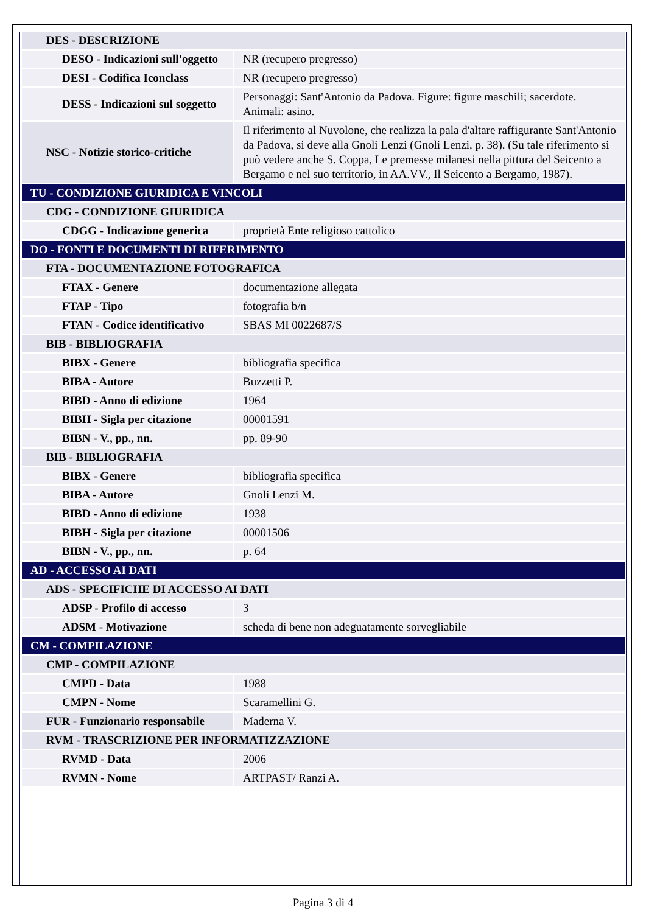| DES - DESCRIZIONE | |
| DESO - Indicazioni sull'oggetto | NR (recupero pregresso) |
| DESI - Codifica Iconclass | NR (recupero pregresso) |
| DESS - Indicazioni sul soggetto | Personaggi: Sant'Antonio da Padova. Figure: figure maschili; sacerdote. Animali: asino. |
| NSC - Notizie storico-critiche | Il riferimento al Nuvolone, che realizza la pala d'altare raffigurante Sant'Antonio da Padova, si deve alla Gnoli Lenzi (Gnoli Lenzi, p. 38). (Su tale riferimento si può vedere anche S. Coppa, Le premesse milanesi nella pittura del Seicento a Bergamo e nel suo territorio, in AA.VV., Il Seicento a Bergamo, 1987). |
| TU - CONDIZIONE GIURIDICA E VINCOLI | |
| CDG - CONDIZIONE GIURIDICA | |
| CDGG - Indicazione generica | proprietà Ente religioso cattolico |
| DO - FONTI E DOCUMENTI DI RIFERIMENTO | |
| FTA - DOCUMENTAZIONE FOTOGRAFICA | |
| FTAX - Genere | documentazione allegata |
| FTAP - Tipo | fotografia b/n |
| FTAN - Codice identificativo | SBAS MI 0022687/S |
| BIB - BIBLIOGRAFIA | |
| BIBX - Genere | bibliografia specifica |
| BIBA - Autore | Buzzetti P. |
| BIBD - Anno di edizione | 1964 |
| BIBH - Sigla per citazione | 00001591 |
| BIBN - V., pp., nn. | pp. 89-90 |
| BIB - BIBLIOGRAFIA | |
| BIBX - Genere | bibliografia specifica |
| BIBA - Autore | Gnoli Lenzi M. |
| BIBD - Anno di edizione | 1938 |
| BIBH - Sigla per citazione | 00001506 |
| BIBN - V., pp., nn. | p. 64 |
| AD - ACCESSO AI DATI | |
| ADS - SPECIFICHE DI ACCESSO AI DATI | |
| ADSP - Profilo di accesso | 3 |
| ADSM - Motivazione | scheda di bene non adeguatamente sorvegliabile |
| CM - COMPILAZIONE | |
| CMP - COMPILAZIONE | |
| CMPD - Data | 1988 |
| CMPN - Nome | Scaramellini G. |
| FUR - Funzionario responsabile | Maderna V. |
| RVM - TRASCRIZIONE PER INFORMATIZZAZIONE | |
| RVMD - Data | 2006 |
| RVMN - Nome | ARTPAST/ Ranzi A. |
Pagina 3 di 4